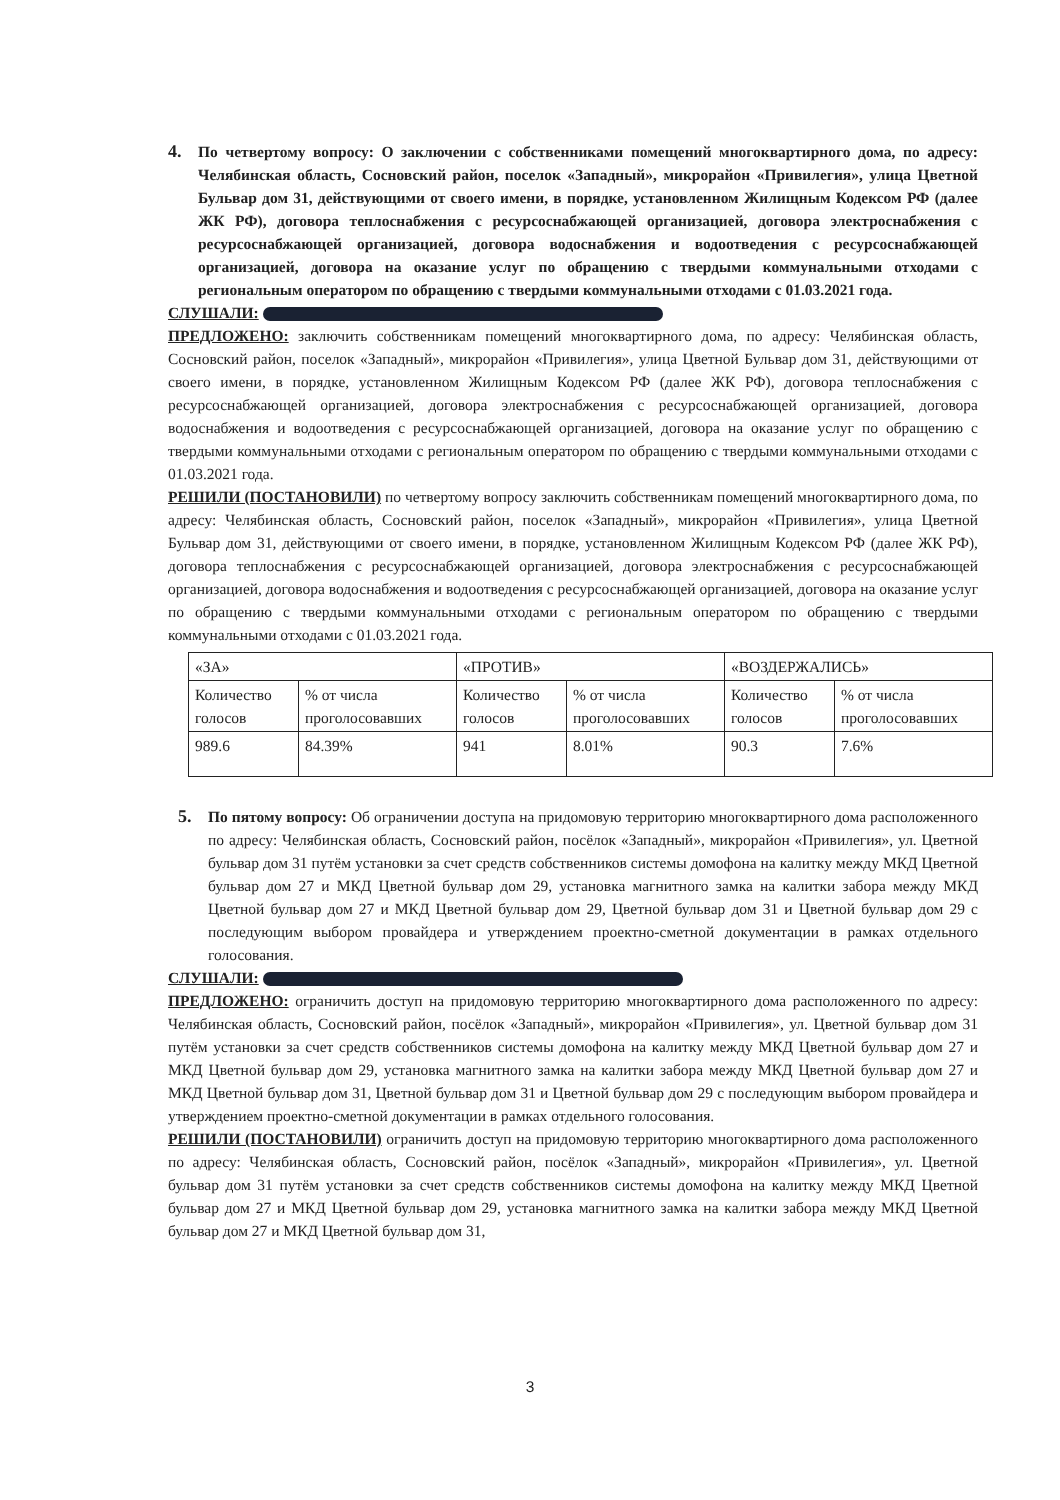4.
По четвертому вопросу: О заключении с собственниками помещений многоквартирного дома, по адресу: Челябинская область, Сосновский район, поселок «Западный», микрорайон «Привилегия», улица Цветной Бульвар дом 31, действующими от своего имени, в порядке, установленном Жилищным Кодексом РФ (далее ЖК РФ), договора теплоснабжения с ресурсоснабжающей организацией, договора электроснабжения с ресурсоснабжающей организацией, договора водоснабжения и водоотведения с ресурсоснабжающей организацией, договора на оказание услуг по обращению с твердыми коммунальными отходами с региональным оператором по обращению с твердыми коммунальными отходами с 01.03.2021 года.
СЛУШАЛИ:
ПРЕДЛОЖЕНО: заключить собственникам помещений многоквартирного дома, по адресу: Челябинская область, Сосновский район, поселок «Западный», микрорайон «Привилегия», улица Цветной Бульвар дом 31, действующими от своего имени, в порядке, установленном Жилищным Кодексом РФ (далее ЖК РФ), договора теплоснабжения с ресурсоснабжающей организацией, договора электроснабжения с ресурсоснабжающей организацией, договора водоснабжения и водоотведения с ресурсоснабжающей организацией, договора на оказание услуг по обращению с твердыми коммунальными отходами с региональным оператором по обращению с твердыми коммунальными отходами с 01.03.2021 года.
РЕШИЛИ (ПОСТАНОВИЛИ) по четвертому вопросу заключить собственникам помещений многоквартирного дома, по адресу: Челябинская область, Сосновский район, поселок «Западный», микрорайон «Привилегия», улица Цветной Бульвар дом 31, действующими от своего имени, в порядке, установленном Жилищным Кодексом РФ (далее ЖК РФ), договора теплоснабжения с ресурсоснабжающей организацией, договора электроснабжения с ресурсоснабжающей организацией, договора водоснабжения и водоотведения с ресурсоснабжающей организацией, договора на оказание услуг по обращению с твердыми коммунальными отходами с региональным оператором по обращению с твердыми коммунальными отходами с 01.03.2021 года.
| «ЗА» | | «ПРОТИВ» | | «ВОЗДЕРЖАЛИСЬ» | |
| --- | --- | --- | --- | --- | --- |
| Количество голосов | % от числа проголосовавших | Количество голосов | % от числа проголосовавших | Количество голосов | % от числа проголосовавших |
| 989.6 | 84.39% | 941 | 8.01% | 90.3 | 7.6% |
5.
По пятому вопросу: Об ограничении доступа на придомовую территорию многоквартирного дома расположенного по адресу: Челябинская область, Сосновский район, посёлок «Западный», микрорайон «Привилегия», ул. Цветной бульвар дом 31 путём установки за счет средств собственников системы домофона на калитку между МКД Цветной бульвар дом 27 и МКД Цветной бульвар дом 29, установка магнитного замка на калитки забора между МКД Цветной бульвар дом 27 и МКД Цветной бульвар дом 29, Цветной бульвар дом 31 и Цветной бульвар дом 29 с последующим выбором провайдера и утверждением проектно-сметной документации в рамках отдельного голосования.
СЛУШАЛИ:
ПРЕДЛОЖЕНО: ограничить доступ на придомовую территорию многоквартирного дома расположенного по адресу: Челябинская область, Сосновский район, посёлок «Западный», микрорайон «Привилегия», ул. Цветной бульвар дом 31 путём установки за счет средств собственников системы домофона на калитку между МКД Цветной бульвар дом 27 и МКД Цветной бульвар дом 29, установка магнитного замка на калитки забора между МКД Цветной бульвар дом 27 и МКД Цветной бульвар дом 31, Цветной бульвар дом 31 и Цветной бульвар дом 29 с последующим выбором провайдера и утверждением проектно-сметной документации в рамках отдельного голосования.
РЕШИЛИ (ПОСТАНОВИЛИ) ограничить доступ на придомовую территорию многоквартирного дома расположенного по адресу: Челябинская область, Сосновский район, посёлок «Западный», микрорайон «Привилегия», ул. Цветной бульвар дом 31 путём установки за счет средств собственников системы домофона на калитку между МКД Цветной бульвар дом 27 и МКД Цветной бульвар дом 29, установка магнитного замка на калитки забора между МКД Цветной бульвар дом 27 и МКД Цветной бульвар дом 31,
3